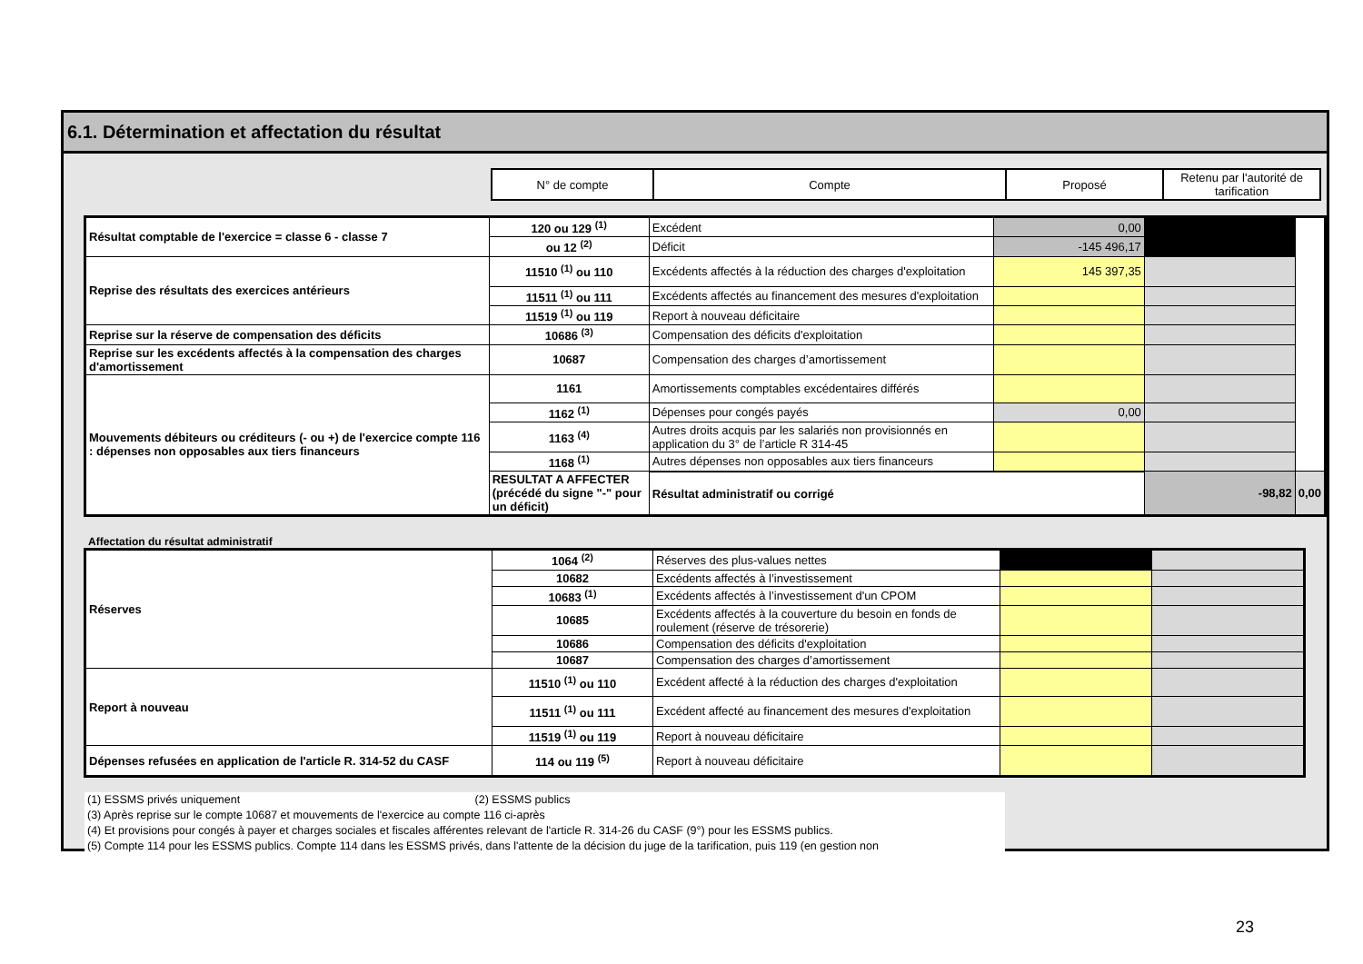6.1. Détermination et affectation du résultat
| N° de compte | Compte | Proposé | Retenu par l'autorité de tarification |
| Résultat comptable de l'exercice = classe 6 - classe 7 | 120 ou 129 <sup>(1)</sup> | Excédent | 0,00 | | |
| | ou 12 <sup>(2)</sup> | Déficit | -145 496,17 | | |
| Reprise des résultats des exercices antérieurs | 11510 <sup>(1)</sup> ou 110 | Excédents affectés à la réduction des charges d'exploitation | 145 397,35 | | |
| | 11511 <sup>(1)</sup> ou 111 | Excédents affectés au financement des mesures d'exploitation | | | |
| | 11519 <sup>(1)</sup> ou 119 | Report à nouveau déficitaire | | | |
| Reprise sur la réserve de compensation des déficits | 10686 <sup>(3)</sup> | Compensation des déficits d'exploitation | | | |
| Reprise sur les excédents affectés à la compensation des charges d'amortissement | 10687 | Compensation des charges d’amortissement | | | |
| Mouvements débiteurs ou créditeurs (- ou +) de l'exercice compte 116 : dépenses non opposables aux tiers financeurs | 1161 | Amortissements comptables excédentaires différés | | | |
| | 1162 <sup>(1)</sup> | Dépenses pour congés payés | 0,00 | | |
| | 1163 <sup>(4)</sup> | Autres droits acquis par les salariés non provisionnés en application du 3° de l’article R 314-45 | | | |
| | 1168 <sup>(1)</sup> | Autres dépenses non opposables aux tiers financeurs | | | |
| | RESULTAT A AFFECTER (précédé du signe "-" pour un déficit) | Résultat administratif ou corrigé | | -98,82 | 0,00 |
Affectation du résultat administratif
| Réserves | 1064 <sup>(2)</sup> | Réserves des plus-values nettes | | |
| | 10682 | Excédents affectés à l’investissement | | |
| | 10683 <sup>(1)</sup> | Excédents affectés à l’investissement d'un CPOM | | |
| | 10685 | Excédents affectés à la couverture du besoin en fonds de roulement (réserve de trésorerie) | | |
| | 10686 | Compensation des déficits d'exploitation | | |
| | 10687 | Compensation des charges d’amortissement | | |
| Report à nouveau | 11510 <sup>(1)</sup> ou 110 | Excédent affecté à la réduction des charges d'exploitation | | |
| | 11511 <sup>(1)</sup> ou 111 | Excédent affecté au financement des mesures d'exploitation | | |
| | 11519 <sup>(1)</sup> ou 119 | Report à nouveau déficitaire | | |
| Dépenses refusées en application de l'article R. 314-52 du CASF | 114 ou 119 <sup>(5)</sup> | Report à nouveau déficitaire | | |
(1) ESSMS privés uniquement (2) ESSMS publics
(3) Après reprise sur le compte 10687 et mouvements de l'exercice au compte 116 ci-après
(4) Et provisions pour congés à payer et charges sociales et fiscales afférentes relevant de l'article R. 314-26 du CASF (9°) pour les ESSMS publics.
(5) Compte 114 pour les ESSMS publics. Compte 114 dans les ESSMS privés, dans l'attente de la décision du juge de la tarification, puis 119 (en gestion non
23